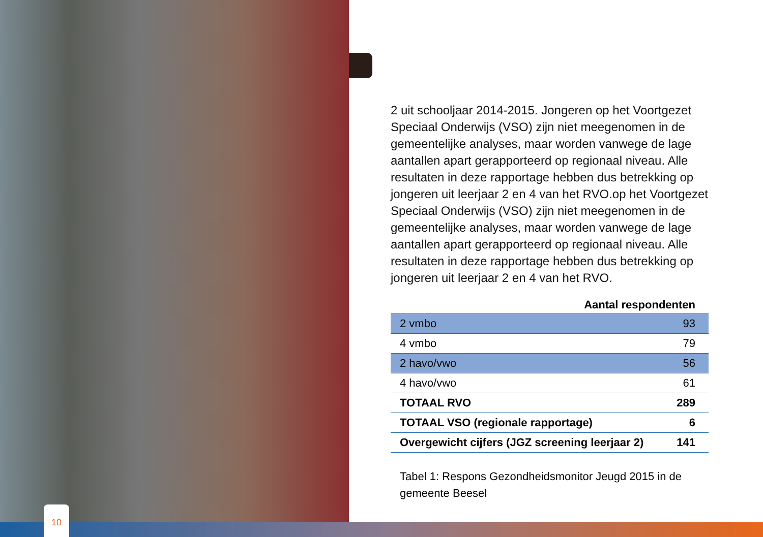2 uit schooljaar 2014-2015. Jongeren op het Voortgezet Speciaal Onderwijs (VSO) zijn niet meegenomen in de gemeentelijke analyses, maar worden vanwege de lage aantallen apart gerapporteerd op regionaal niveau. Alle resultaten in deze rapportage hebben dus betrekking op jongeren uit leerjaar 2 en 4 van het RVO.op het Voortgezet Speciaal Onderwijs (VSO) zijn niet meegenomen in de gemeentelijke analyses, maar worden vanwege de lage aantallen apart gerapporteerd op regionaal niveau. Alle resultaten in deze rapportage hebben dus betrekking op jongeren uit leerjaar 2 en 4 van het RVO.
| Aantal respondenten | |
| --- | --- |
| 2 vmbo | 93 |
| 4 vmbo | 79 |
| 2 havo/vwo | 56 |
| 4 havo/vwo | 61 |
| TOTAAL RVO | 289 |
| TOTAAL VSO (regionale rapportage) | 6 |
| Overgewicht cijfers (JGZ screening leerjaar 2) | 141 |
Tabel 1: Respons Gezondheidsmonitor Jeugd 2015 in de gemeente Beesel
10